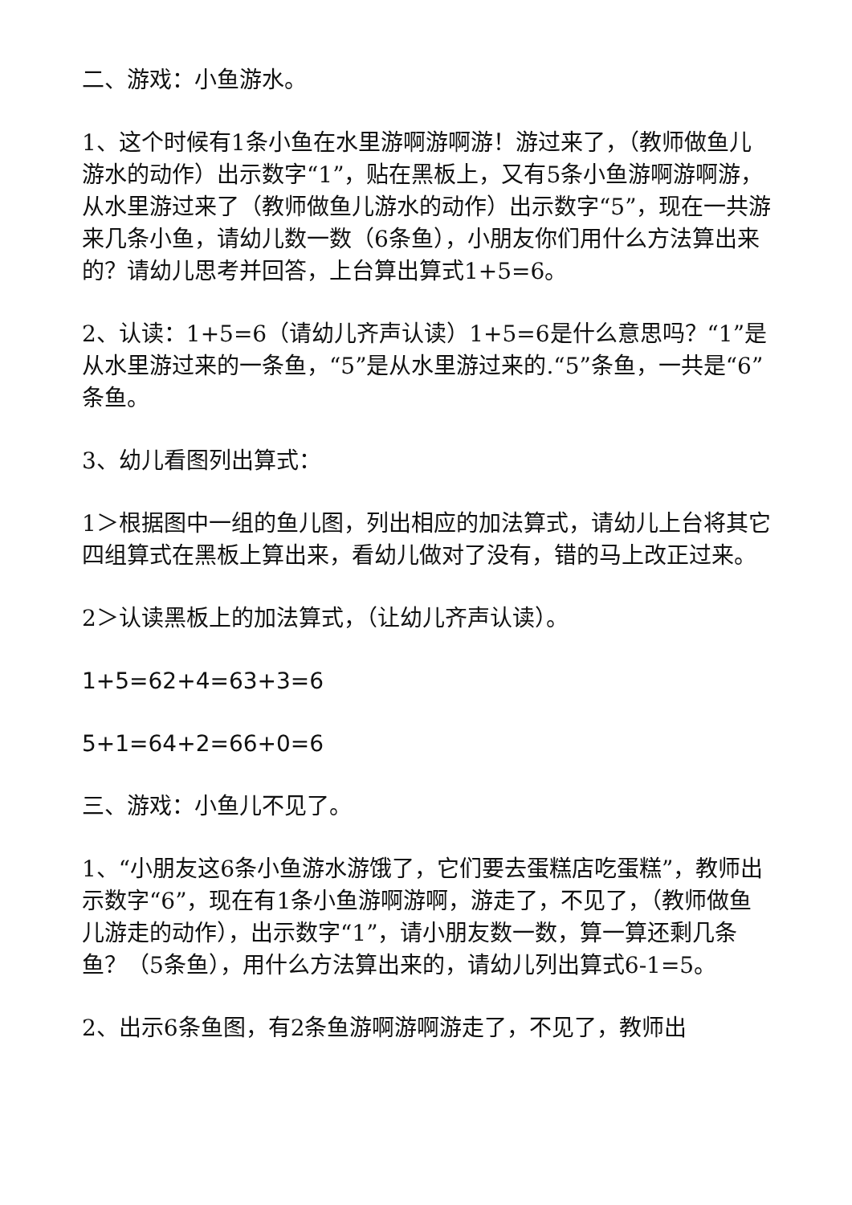二、游戏：小鱼游水。
1、这个时候有1条小鱼在水里游啊游啊游！游过来了，（教师做鱼儿游水的动作）出示数字“1”，贴在黑板上，又有5条小鱼游啊游啊游，从水里游过来了（教师做鱼儿游水的动作）出示数字“5”，现在一共游来几条小鱼，请幼儿数一数（6条鱼），小朋友你们用什么方法算出来的？请幼儿思考并回答，上台算出算式1+5=6。
2、认读：1+5=6（请幼儿齐声认读）1+5=6是什么意思吗？“1”是从水里游过来的一条鱼，“5”是从水里游过来的.“5”条鱼，一共是“6”条鱼。
3、幼儿看图列出算式：
1＞根据图中一组的鱼儿图，列出相应的加法算式，请幼儿上台将其它四组算式在黑板上算出来，看幼儿做对了没有，错的马上改正过来。
2＞认读黑板上的加法算式，（让幼儿齐声认读）。
1+5=62+4=63+3=6
5+1=64+2=66+0=6
三、游戏：小鱼儿不见了。
1、“小朋友这6条小鱼游水游饿了，它们要去蛋糕店吃蛋糕”，教师出示数字“6”，现在有1条小鱼游啊游啊，游走了，不见了，（教师做鱼儿游走的动作），出示数字“1”，请小朋友数一数，算一算还剩几条鱼？（5条鱼），用什么方法算出来的，请幼儿列出算式6-1=5。
2、出示6条鱼图，有2条鱼游啊游啊游走了，不见了，教师出